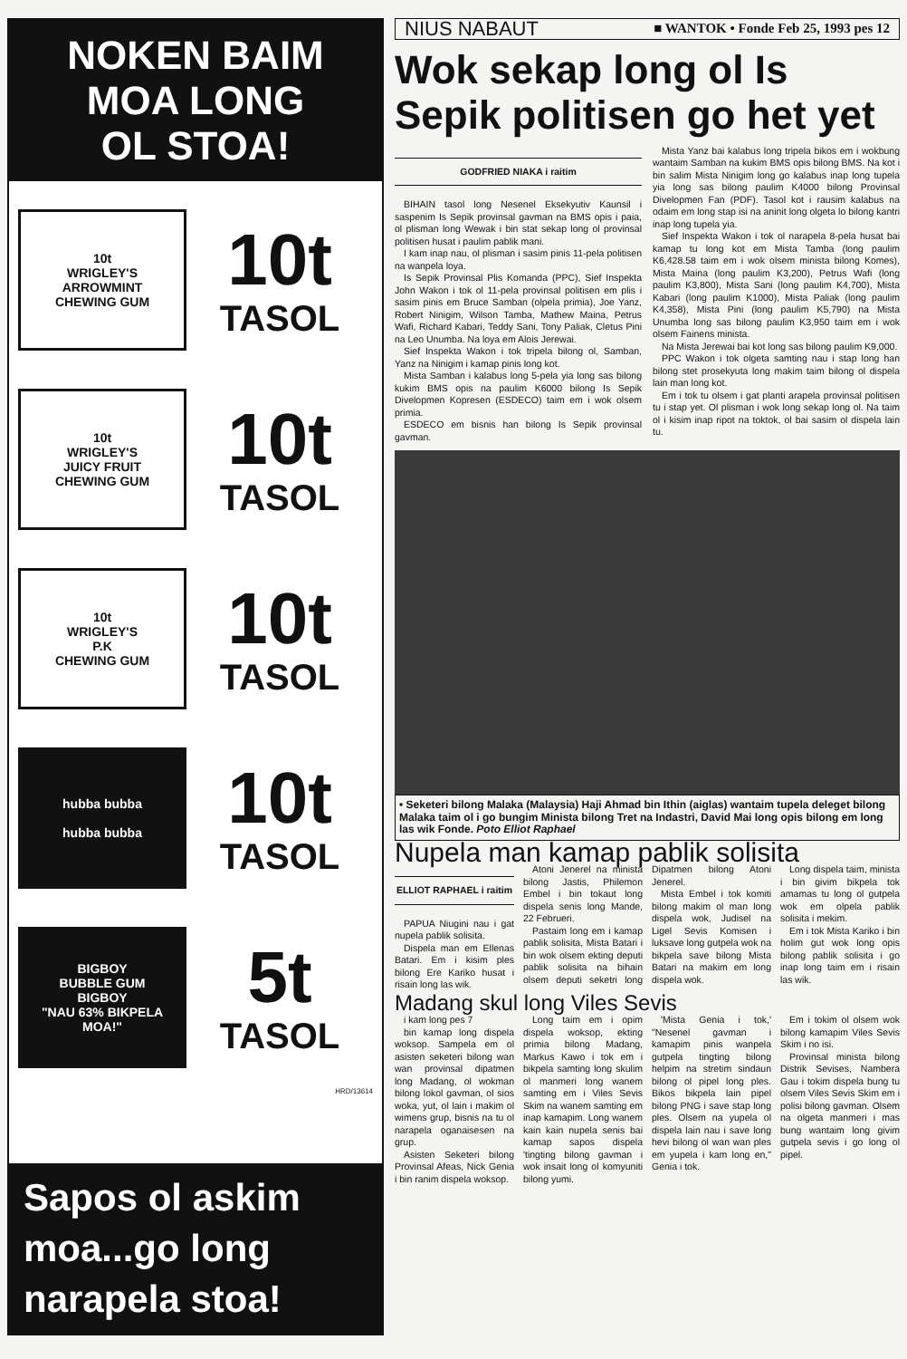NOKEN BAIM
MOA LONG
OL STOA!
10t
WRIGLEY'S
ARROWMINT
CHEWING GUM
10t
TASOL
10t
WRIGLEY'S
JUICY FRUIT
CHEWING GUM
10t
TASOL
10t
WRIGLEY'S
P.K
CHEWING GUM
10t
TASOL
hubba bubba
hubba bubba
10t
TASOL
BIGBOY
BUBBLE GUM
BIGBOY
"NAU 63% BIKPELA MOA!"
5t
TASOL
HRD/13614
Sapos ol askim moa...go long narapela stoa!
NIUS NABAUT ■ WANTOK • Fonde Feb 25, 1993 pes 12
Wok sekap long ol Is Sepik politisen go het yet
GODFRIED NIAKA i raitim
BIHAIN tasol long Nesenel Eksekyutiv Kaunsil i saspenim Is Sepik provinsal gavman na BMS opis i paia, ol plisman long Wewak i bin stat sekap long ol provinsal politisen husat i paulim pablik mani.
I kam inap nau, ol plisman i sasim pinis 11-pela politisen na wanpela loya.
Is Sepik Provinsal Plis Komanda (PPC), Sief Inspekta John Wakon i tok ol 11-pela provinsal politisen em plis i sasim pinis em Bruce Samban (olpela primia), Joe Yanz, Robert Ninigim, Wilson Tamba, Mathew Maina, Petrus Wafi, Richard Kabari, Teddy Sani, Tony Paliak, Cletus Pini na Leo Unumba. Na loya em Alois Jerewai.
Sief Inspekta Wakon i tok tripela bilong ol, Samban, Yanz na Ninigim i kamap pinis long kot.
Mista Samban i kalabus long 5-pela yia long sas bilong kukim BMS opis na paulim K6000 bilong Is Sepik Divelopmen Kopresen (ESDECO) taim em i wok olsem primia.
ESDECO em bisnis han bilong Is Sepik provinsal gavman.
Mista Yanz bai kalabus long tripela bikos em i wokbung wantaim Samban na kukim BMS opis bilong BMS. Na kot i bin salim Mista Ninigim long go kalabus inap long tupela yia long sas bilong paulim K4000 bilong Provinsal Divelopmen Fan (PDF). Tasol kot i rausim kalabus na odaim em long stap isi na aninit long olgeta lo bilong kantri inap long tupela yia.
Sief Inspekta Wakon i tok ol narapela 8-pela husat bai kamap tu long kot em Mista Tamba (long paulim K6,428.58 taim em i wok olsem minista bilong Komes), Mista Maina (long paulim K3,200), Petrus Wafi (long paulim K3,800), Mista Sani (long paulim K4,700), Mista Kabari (long paulim K1000), Mista Paliak (long paulim K4,358), Mista Pini (long paulim K5,790) na Mista Unumba long sas bilong paulim K3,950 taim em i wok olsem Fainens minista.
Na Mista Jerewai bai kot long sas bilong paulim K9,000.
PPC Wakon i tok olgeta samting nau i stap long han bilong stet prosekyuta long makim taim bilong ol dispela lain man long kot.
Em i tok tu olsem i gat planti arapela provinsal politisen tu i stap yet. Ol plisman i wok long sekap long ol. Na taim ol i kisim inap ripot na toktok, ol bai sasim ol dispela lain tu.
• Seketeri bilong Malaka (Malaysia) Haji Ahmad bin Ithin (aiglas) wantaim tupela deleget bilong Malaka taim ol i go bungim Minista bilong Tret na Indastri, David Mai long opis bilong em long las wik Fonde. Poto Elliot Raphael
Nupela man kamap pablik solisita
ELLIOT RAPHAEL i raitim
PAPUA Niugini nau i gat nupela pablik solisita.
Dispela man em Ellenas Batari. Em i kisim ples bilong Ere Kariko husat i risain long las wik.
Atoni Jenerel na minista bilong Jastis, Philemon Embel i bin tokaut long dispela senis long Mande, 22 Februeri.
Pastaim long em i kamap pablik solisita, Mista Batari i bin wok olsem ekting deputi pablik solisita na bihain olsem deputi seketri long Dipatmen bilong Atoni Jenerel.
Mista Embel i tok komiti bilong makim ol man long dispela wok, Judisel na Ligel Sevis Komisen i luksave long gutpela wok na bikpela save bilong Mista Batari na makim em long dispela wok.
Long dispela taim, minista i bin givim bikpela tok amamas tu long ol gutpela wok em olpela pablik solisita i mekim.
Em i tok Mista Kariko i bin holim gut wok long opis bilong pablik solisita i go inap long taim em i risain las wik.
Madang skul long Viles Sevis
i kam long pes 7
bin kamap long dispela woksop. Sampela em ol asisten seketeri bilong wan wan provinsal dipatmen long Madang, ol wokman bilong lokol gavman, ol sios woka, yut, ol lain i makim ol wimens grup, bisnis na tu ol narapela oganaisesen na grup.
Asisten Seketeri bilong Provinsal Afeas, Nick Genia i bin ranim dispela woksop.
Long taim em i opim dispela woksop, ekting primia bilong Madang, Markus Kawo i tok em i bikpela samting long skulim ol manmeri long wanem samting em i Viles Sevis Skim na wanem samting em inap kamapim. Long wanem kain kain nupela senis bai kamap sapos dispela 'tingting bilong gavman i wok insait long ol komyuniti bilong yumi.
'Mista Genia i tok,' "Nesenel gavman i kamapim pinis wanpela gutpela tingting bilong helpim na stretim sindaun bilong ol pipel long ples. Bikos bikpela lain pipel bilong PNG i save stap long ples. Olsem na yupela ol dispela lain nau i save long hevi bilong ol wan wan ples em yupela i kam long en," Genia i tok.
Em i tokim ol olsem wok bilong kamapim Viles Sevis Skim i no isi.
Provinsal minista bilong Distrik Sevises, Nambera Gau i tokim dispela bung tu olsem Viles Sevis Skim em i polisi bilong gavman. Olsem na olgeta manmeri i mas bung wantaim long givim gutpela sevis i go long ol pipel.